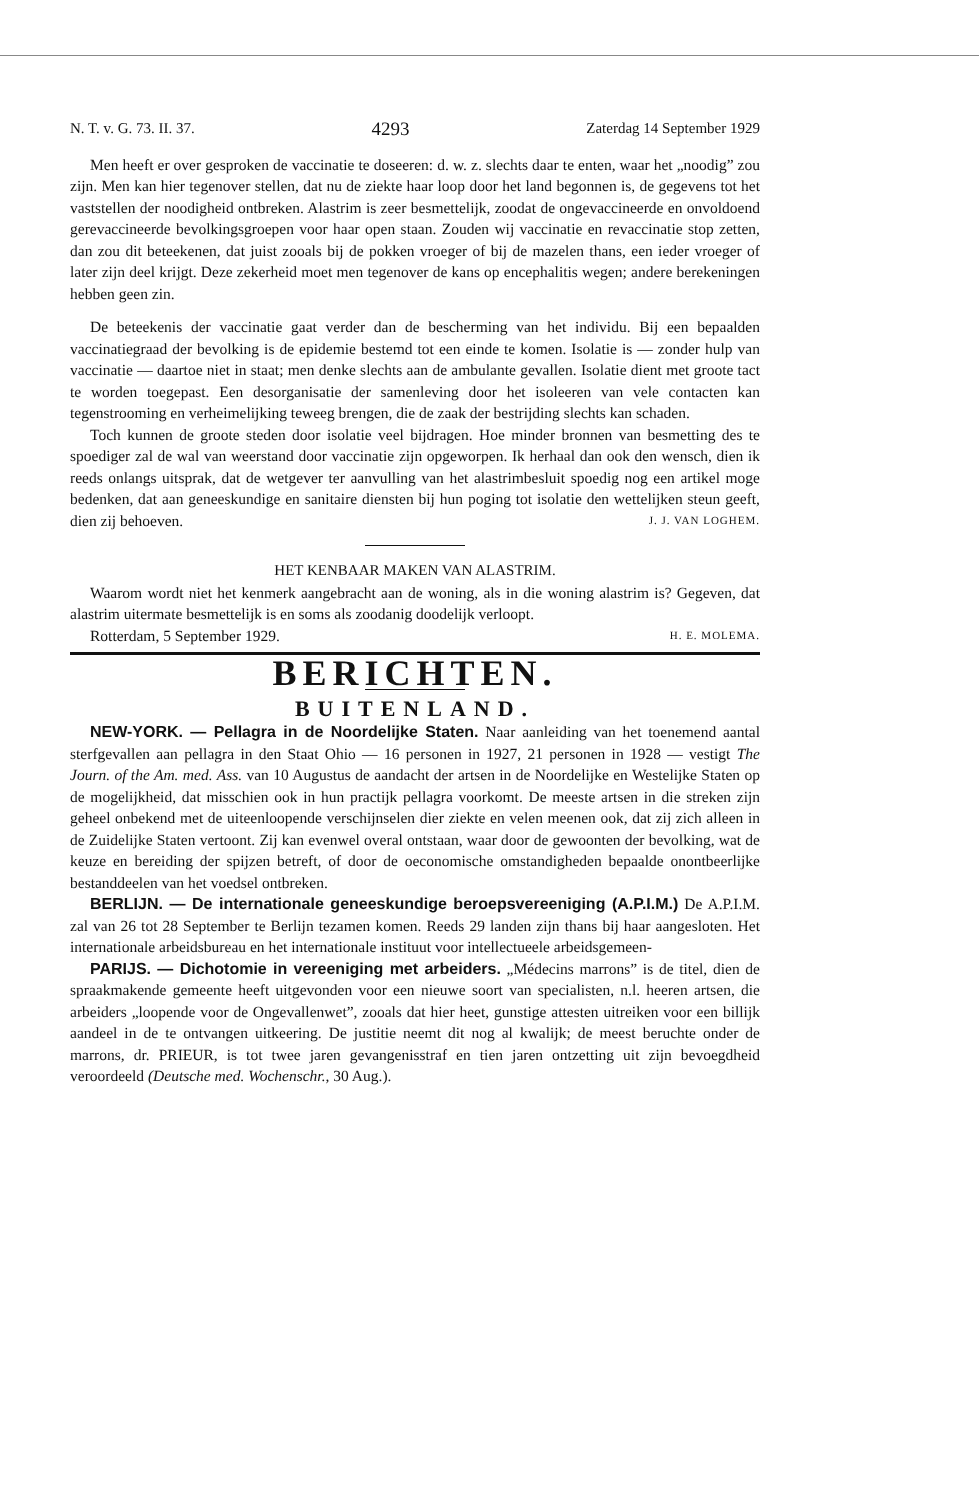N. T. v. G. 73. II. 37. 4293 Zaterdag 14 September 1929
Men heeft er over gesproken de vaccinatie te doseeren: d. w. z. slechts daar te enten, waar het „noodig” zou zijn. Men kan hier tegenover stellen, dat nu de ziekte haar loop door het land begonnen is, de gegevens tot het vaststellen der noodigheid ontbreken. Alastrim is zeer besmettelijk, zoodat de ongevaccineerde en onvoldoend gerevaccineerde bevolkingsgroepen voor haar open staan. Zouden wij vaccinatie en revaccinatie stop zetten, dan zou dit beteekenen, dat juist zooals bij de pokken vroeger of bij de mazelen thans, een ieder vroeger of later zijn deel krijgt. Deze zekerheid moet men tegenover de kans op encephalitis wegen; andere berekeningen hebben geen zin.
De beteekenis der vaccinatie gaat verder dan de bescherming van het individu. Bij een bepaalden vaccinatiegraad der bevolking is de epidemie bestemd tot een einde te komen. Isolatie is — zonder hulp van vaccinatie — daartoe niet in staat; men denke slechts aan de ambulante gevallen. Isolatie dient met groote tact te worden toegepast. Een desorganisatie der samenleving door het isoleeren van vele contacten kan tegenstrooming en verheimelijking teweeg brengen, die de zaak der bestrijding slechts kan schaden.
Toch kunnen de groote steden door isolatie veel bijdragen. Hoe minder bronnen van besmetting des te spoediger zal de wal van weerstand door vaccinatie zijn opgeworpen. Ik herhaal dan ook den wensch, dien ik reeds onlangs uitsprak, dat de wetgever ter aanvulling van het alastrimbesluit spoedig nog een artikel moge bedenken, dat aan geneeskundige en sanitaire diensten bij hun poging tot isolatie den wettelijken steun geeft, dien zij behoeven. J. J. VAN LOGHEM.
HET KENBAAR MAKEN VAN ALASTRIM.
Waarom wordt niet het kenmerk aangebracht aan de woning, als in die woning alastrim is? Gegeven, dat alastrim uitermate besmettelijk is en soms als zoodanig doodelijk verloopt.
Rotterdam, 5 September 1929. H. E. MOLEMA.
BERICHTEN.
BUITENLAND.
NEW-YORK. — Pellagra in de Noordelijke Staten. Naar aanleiding van het toenemend aantal sterfgevallen aan pellagra in den Staat Ohio — 16 personen in 1927, 21 personen in 1928 — vestigt The Journ. of the Am. med. Ass. van 10 Augustus de aandacht der artsen in de Noordelijke en Westelijke Staten op de mogelijkheid, dat misschien ook in hun practijk pellagra voorkomt. De meeste artsen in die streken zijn geheel onbekend met de uiteenloopende verschijnselen dier ziekte en velen meenen ook, dat zij zich alleen in de Zuidelijke Staten vertoont. Zij kan evenwel overal ontstaan, waar door de gewoonten der bevolking, wat de keuze en bereiding der spijzen betreft, of door de oeconomische omstandigheden bepaalde onontbeerlijke bestanddeelen van het voedsel ontbreken.
BERLIJN. — De internationale geneeskundige beroepsvereeniging (A.P.I.M.) De A.P.I.M. zal van 26 tot 28 September te Berlijn tezamen komen. Reeds 29 landen zijn thans bij haar aangesloten. Het internationale arbeidsbureau en het internationale instituut voor intellectueele arbeidsgemeen-
PARIJS. — Dichotomie in vereeniging met arbeiders. „Médecins marrons” is de titel, dien de spraakmakende gemeente heeft uitgevonden voor een nieuwe soort van specialisten, n.l. heeren artsen, die arbeiders „loopende voor de Ongevallenwet”, zooals dat hier heet, gunstige attesten uitreiken voor een billijk aandeel in de te ontvangen uitkeering. De justitie neemt dit nog al kwalijk; de meest beruchte onder de marrons, dr. PRIEUR, is tot twee jaren gevangenisstraf en tien jaren ontzetting uit zijn bevoegdheid veroordeeld (Deutsche med. Wochenschr., 30 Aug.).